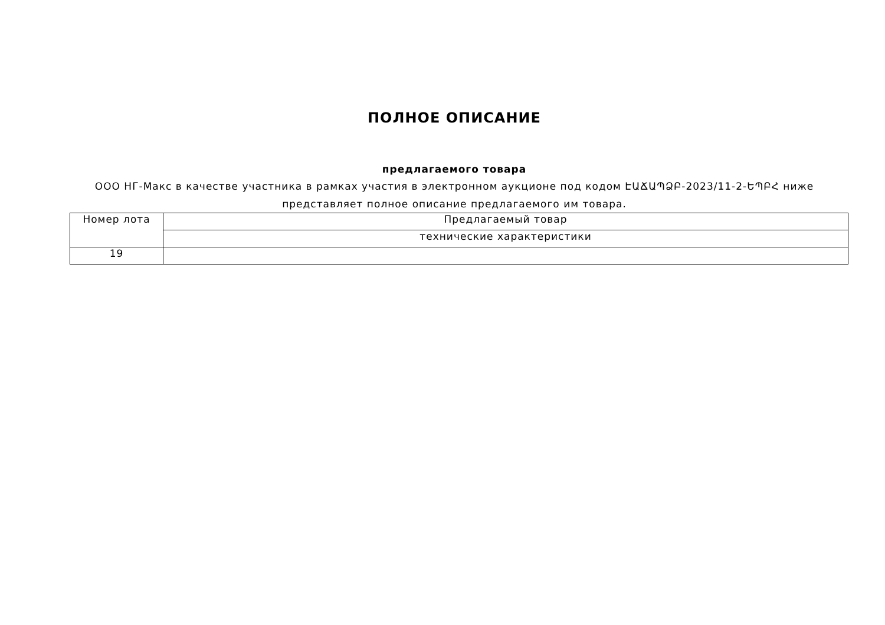ПОЛНОЕ ОПИСАНИЕ
предлагаемого товара
ООО НГ-Макс в качестве участника в рамках участия в электронном аукционе под кодом ԷԱՃԱՊՁԲ-2023/11-2-ԵՊԲՀ ниже представляет полное описание предлагаемого им товара.
| Номер лота | Предлагаемый товар |
| | технические характеристики |
| 19 | |